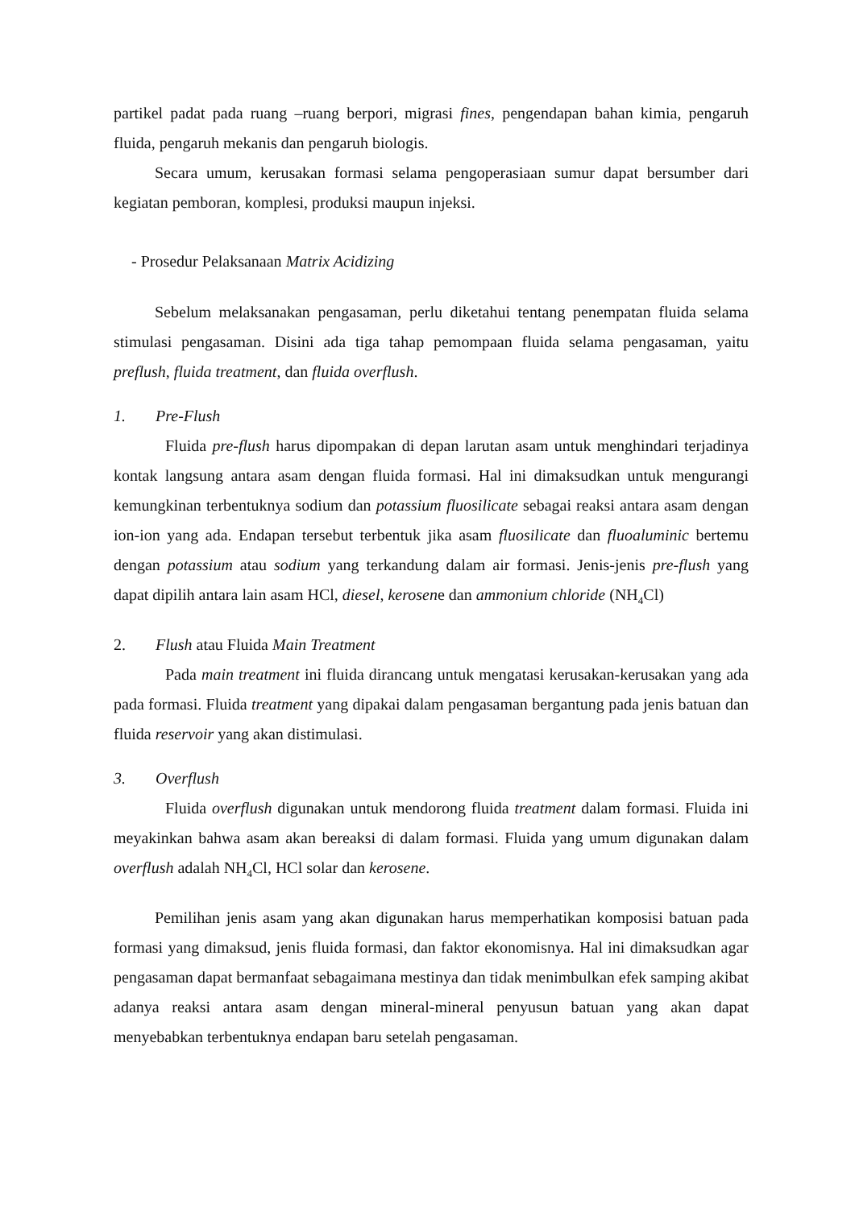partikel padat pada ruang –ruang berpori, migrasi fines, pengendapan bahan kimia, pengaruh fluida, pengaruh mekanis dan pengaruh biologis.
Secara umum, kerusakan formasi selama pengoperasiaan sumur dapat bersumber dari kegiatan pemboran, komplesi, produksi maupun injeksi.
- Prosedur Pelaksanaan Matrix Acidizing
Sebelum melaksanakan pengasaman, perlu diketahui tentang penempatan fluida selama stimulasi pengasaman. Disini ada tiga tahap pemompaan fluida selama pengasaman, yaitu preflush, fluida treatment, dan fluida overflush.
1. Pre-Flush
Fluida pre-flush harus dipompakan di depan larutan asam untuk menghindari terjadinya kontak langsung antara asam dengan fluida formasi. Hal ini dimaksudkan untuk mengurangi kemungkinan terbentuknya sodium dan potassium fluosilicate sebagai reaksi antara asam dengan ion-ion yang ada. Endapan tersebut terbentuk jika asam fluosilicate dan fluoaluminic bertemu dengan potassium atau sodium yang terkandung dalam air formasi. Jenis-jenis pre-flush yang dapat dipilih antara lain asam HCl, diesel, kerosene dan ammonium chloride (NH<sub>4</sub>Cl)
2. Flush atau Fluida Main Treatment
Pada main treatment ini fluida dirancang untuk mengatasi kerusakan-kerusakan yang ada pada formasi. Fluida treatment yang dipakai dalam pengasaman bergantung pada jenis batuan dan fluida reservoir yang akan distimulasi.
3. Overflush
Fluida overflush digunakan untuk mendorong fluida treatment dalam formasi. Fluida ini meyakinkan bahwa asam akan bereaksi di dalam formasi. Fluida yang umum digunakan dalam overflush adalah NH<sub>4</sub>Cl, HCl solar dan kerosene.
Pemilihan jenis asam yang akan digunakan harus memperhatikan komposisi batuan pada formasi yang dimaksud, jenis fluida formasi, dan faktor ekonomisnya. Hal ini dimaksudkan agar pengasaman dapat bermanfaat sebagaimana mestinya dan tidak menimbulkan efek samping akibat adanya reaksi antara asam dengan mineral-mineral penyusun batuan yang akan dapat menyebabkan terbentuknya endapan baru setelah pengasaman.